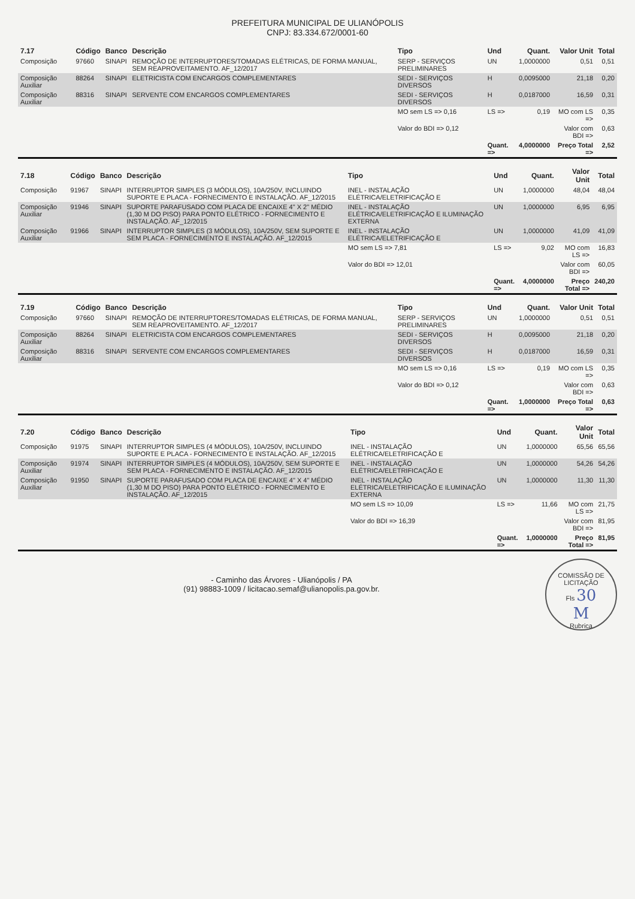PREFEITURA MUNICIPAL DE ULIANÓPOLIS
CNPJ: 83.334.672/0001-60
| 7.17 | Código | Banco | Descrição | Tipo | Und | Quant. | Valor Unit | Total |
| --- | --- | --- | --- | --- | --- | --- | --- | --- |
| Composição | 97660 | SINAPI | REMOÇÃO DE INTERRUPTORES/TOMADAS ELÉTRICAS, DE FORMA MANUAL, SEM REAPROVEITAMENTO. AF_12/2017 | SERP - SERVIÇOS PRELIMINARES | UN | 1,0000000 | 0,51 | 0,51 |
| Composição Auxiliar | 88264 | SINAPI | ELETRICISTA COM ENCARGOS COMPLEMENTARES | SEDI - SERVIÇOS DIVERSOS | H | 0,0095000 | 21,18 | 0,20 |
| Composição Auxiliar | 88316 | SINAPI | SERVENTE COM ENCARGOS COMPLEMENTARES | SEDI - SERVIÇOS DIVERSOS | H | 0,0187000 | 16,59 | 0,31 |
| | | | | MO sem LS => 0,16 | LS => | 0,19 | MO com LS => | 0,35 |
| | | | | Valor do BDI => 0,12 | | | Valor com BDI => | 0,63 |
| | | | | | Quant. => | 4,0000000 | Preço Total => | 2,52 |
| 7.18 | Código | Banco | Descrição | Tipo | Und | Quant. | Valor Unit | Total |
| --- | --- | --- | --- | --- | --- | --- | --- | --- |
| Composição | 91967 | SINAPI | INTERRUPTOR SIMPLES (3 MÓDULOS), 10A/250V, INCLUINDO SUPORTE E PLACA - FORNECIMENTO E INSTALAÇÃO. AF_12/2015 | INEL - INSTALAÇÃO ELÉTRICA/ELETRIFICAÇÃO E | UN | 1,0000000 | 48,04 | 48,04 |
| Composição Auxiliar | 91946 | SINAPI | SUPORTE PARAFUSADO COM PLACA DE ENCAIXE 4" X 2" MÉDIO (1,30 M DO PISO) PARA PONTO ELÉTRICO - FORNECIMENTO E INSTALAÇÃO. AF_12/2015 | INEL - INSTALAÇÃO ELÉTRICA/ELETRIFICAÇÃO E ILUMINAÇÃO EXTERNA | UN | 1,0000000 | 6,95 | 6,95 |
| Composição Auxiliar | 91966 | SINAPI | INTERRUPTOR SIMPLES (3 MÓDULOS), 10A/250V, SEM SUPORTE E SEM PLACA - FORNECIMENTO E INSTALAÇÃO. AF_12/2015 | INEL - INSTALAÇÃO ELÉTRICA/ELETRIFICAÇÃO E | UN | 1,0000000 | 41,09 | 41,09 |
| | | | | MO sem LS => 7,81 | LS => | 9,02 | MO com LS => | 16,83 |
| | | | | Valor do BDI => 12,01 | | | Valor com BDI => | 60,05 |
| | | | | | Quant. => | 4,0000000 | Preço Total => | 240,20 |
| 7.19 | Código | Banco | Descrição | Tipo | Und | Quant. | Valor Unit | Total |
| --- | --- | --- | --- | --- | --- | --- | --- | --- |
| Composição | 97660 | SINAPI | REMOÇÃO DE INTERRUPTORES/TOMADAS ELÉTRICAS, DE FORMA MANUAL, SEM REAPROVEITAMENTO. AF_12/2017 | SERP - SERVIÇOS PRELIMINARES | UN | 1,0000000 | 0,51 | 0,51 |
| Composição Auxiliar | 88264 | SINAPI | ELETRICISTA COM ENCARGOS COMPLEMENTARES | SEDI - SERVIÇOS DIVERSOS | H | 0,0095000 | 21,18 | 0,20 |
| Composição Auxiliar | 88316 | SINAPI | SERVENTE COM ENCARGOS COMPLEMENTARES | SEDI - SERVIÇOS DIVERSOS | H | 0,0187000 | 16,59 | 0,31 |
| | | | | MO sem LS => 0,16 | LS => | 0,19 | MO com LS => | 0,35 |
| | | | | Valor do BDI => 0,12 | | | Valor com BDI => | 0,63 |
| | | | | | Quant. => | 1,0000000 | Preço Total => | 0,63 |
| 7.20 | Código | Banco | Descrição | Tipo | Und | Quant. | Valor Unit | Total |
| --- | --- | --- | --- | --- | --- | --- | --- | --- |
| Composição | 91975 | SINAPI | INTERRUPTOR SIMPLES (4 MÓDULOS), 10A/250V, INCLUINDO SUPORTE E PLACA - FORNECIMENTO E INSTALAÇÃO. AF_12/2015 | INEL - INSTALAÇÃO ELÉTRICA/ELETRIFICAÇÃO E | UN | 1,0000000 | 65,56 | 65,56 |
| Composição Auxiliar | 91974 | SINAPI | INTERRUPTOR SIMPLES (4 MÓDULOS), 10A/250V, SEM SUPORTE E SEM PLACA - FORNECIMENTO E INSTALAÇÃO. AF_12/2015 | INEL - INSTALAÇÃO ELÉTRICA/ELETRIFICAÇÃO E | UN | 1,0000000 | 54,26 | 54,26 |
| Composição Auxiliar | 91950 | SINAPI | SUPORTE PARAFUSADO COM PLACA DE ENCAIXE 4" X 4" MÉDIO (1,30 M DO PISO) PARA PONTO ELÉTRICO - FORNECIMENTO E INSTALAÇÃO. AF_12/2015 | INEL - INSTALAÇÃO ELÉTRICA/ELETRIFICAÇÃO E ILUMINAÇÃO EXTERNA | UN | 1,0000000 | 11,30 | 11,30 |
| | | | | MO sem LS => 10,09 | LS => | 11,66 | MO com LS => | 21,75 |
| | | | | Valor do BDI => 16,39 | | | Valor com BDI => | 81,95 |
| | | | | | Quant. => | 1,0000000 | Preço Total => | 81,95 |
COMISSÃO DE LICITAÇÃO
Fls 30
M
Rubrica
- Caminho das Árvores - Ulianópolis / PA
(91) 98883-1009 / licitacao.semaf@ulianopolis.pa.gov.br.